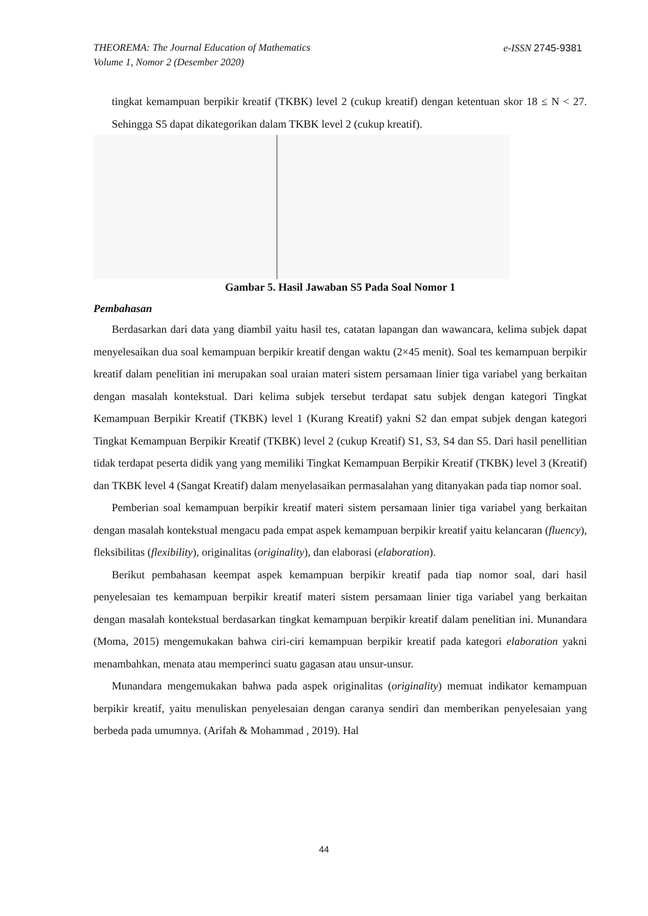e-ISSN 2745-9381 THEOREMA: The Journal Education of Mathematics
Volume 1, Nomor 2 (Desember 2020)
tingkat kemampuan berpikir kreatif (TKBK) level 2 (cukup kreatif) dengan ketentuan skor 18 ≤ N < 27. Sehingga S5 dapat dikategorikan dalam TKBK level 2 (cukup kreatif).
Gambar 5. Hasil Jawaban S5 Pada Soal Nomor 1
Pembahasan
Berdasarkan dari data yang diambil yaitu hasil tes, catatan lapangan dan wawancara, kelima subjek dapat menyelesaikan dua soal kemampuan berpikir kreatif dengan waktu (2×45 menit). Soal tes kemampuan berpikir kreatif dalam penelitian ini merupakan soal uraian materi sistem persamaan linier tiga variabel yang berkaitan dengan masalah kontekstual. Dari kelima subjek tersebut terdapat satu subjek dengan kategori Tingkat Kemampuan Berpikir Kreatif (TKBK) level 1 (Kurang Kreatif) yakni S2 dan empat subjek dengan kategori Tingkat Kemampuan Berpikir Kreatif (TKBK) level 2 (cukup Kreatif) S1, S3, S4 dan S5. Dari hasil penellitian tidak terdapat peserta didik yang yang memiliki Tingkat Kemampuan Berpikir Kreatif (TKBK) level 3 (Kreatif) dan TKBK level 4 (Sangat Kreatif) dalam menyelasaikan permasalahan yang ditanyakan pada tiap nomor soal.
Pemberian soal kemampuan berpikir kreatif materi sistem persamaan linier tiga variabel yang berkaitan dengan masalah kontekstual mengacu pada empat aspek kemampuan berpikir kreatif yaitu kelancaran (fluency), fleksibilitas (flexibility), originalitas (originality), dan elaborasi (elaboration).
Berikut pembahasan keempat aspek kemampuan berpikir kreatif pada tiap nomor soal, dari hasil penyelesaian tes kemampuan berpikir kreatif materi sistem persamaan linier tiga variabel yang berkaitan dengan masalah kontekstual berdasarkan tingkat kemampuan berpikir kreatif dalam penelitian ini. Munandara (Moma, 2015) mengemukakan bahwa ciri-ciri kemampuan berpikir kreatif pada kategori elaboration yakni menambahkan, menata atau memperinci suatu gagasan atau unsur-unsur.
Munandara mengemukakan bahwa pada aspek originalitas (originality) memuat indikator kemampuan berpikir kreatif, yaitu menuliskan penyelesaian dengan caranya sendiri dan memberikan penyelesaian yang berbeda pada umumnya. (Arifah & Mohammad , 2019). Hal
44